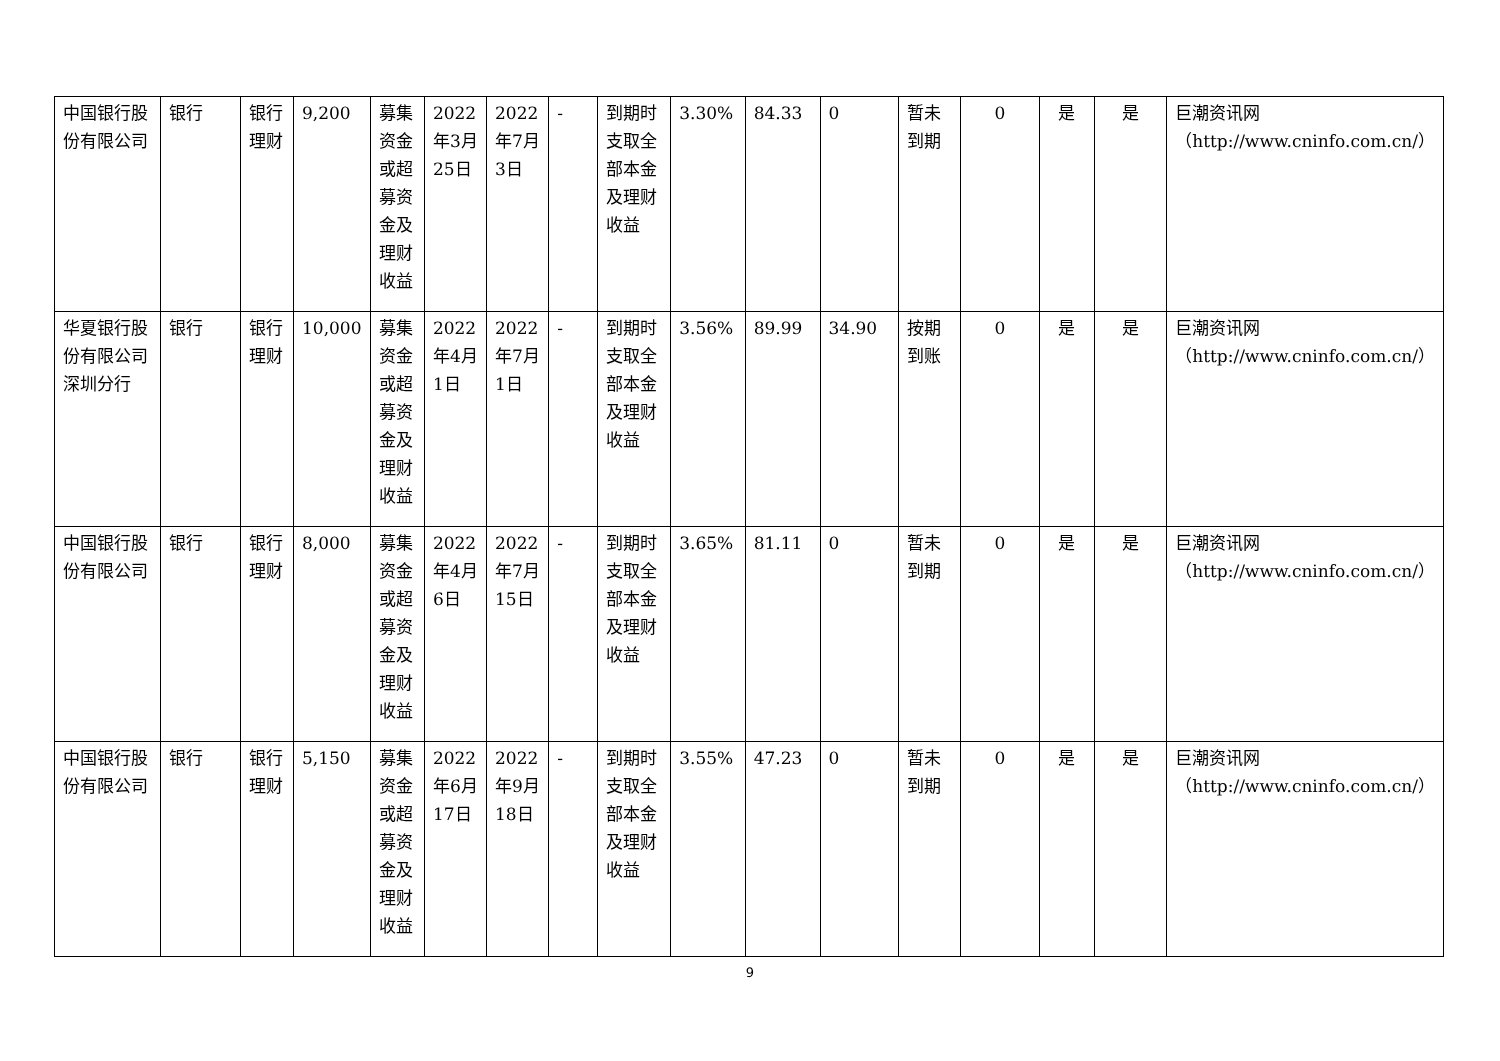| 中国银行股份有限公司 | 银行 | 银行理财 | 9,200 | 募集资金或超募资金及理财收益 | 2022年3月25日 | 2022年7月3日 | - | 到期时支取全部本金及理财收益 | 3.30% | 84.33 | 0 | 暂未到期 | 0 | 是 | 是 | 巨潮资讯网（http://www.cninfo.com.cn/） |
| 华夏银行股份有限公司深圳分行 | 银行 | 银行理财 | 10,000 | 募集资金或超募资金及理财收益 | 2022年4月1日 | 2022年7月1日 | - | 到期时支取全部本金及理财收益 | 3.56% | 89.99 | 34.90 | 按期到账 | 0 | 是 | 是 | 巨潮资讯网（http://www.cninfo.com.cn/） |
| 中国银行股份有限公司 | 银行 | 银行理财 | 8,000 | 募集资金或超募资金及理财收益 | 2022年4月6日 | 2022年7月15日 | - | 到期时支取全部本金及理财收益 | 3.65% | 81.11 | 0 | 暂未到期 | 0 | 是 | 是 | 巨潮资讯网（http://www.cninfo.com.cn/） |
| 中国银行股份有限公司 | 银行 | 银行理财 | 5,150 | 募集资金或超募资金及理财收益 | 2022年6月17日 | 2022年9月18日 | - | 到期时支取全部本金及理财收益 | 3.55% | 47.23 | 0 | 暂未到期 | 0 | 是 | 是 | 巨潮资讯网（http://www.cninfo.com.cn/） |
9